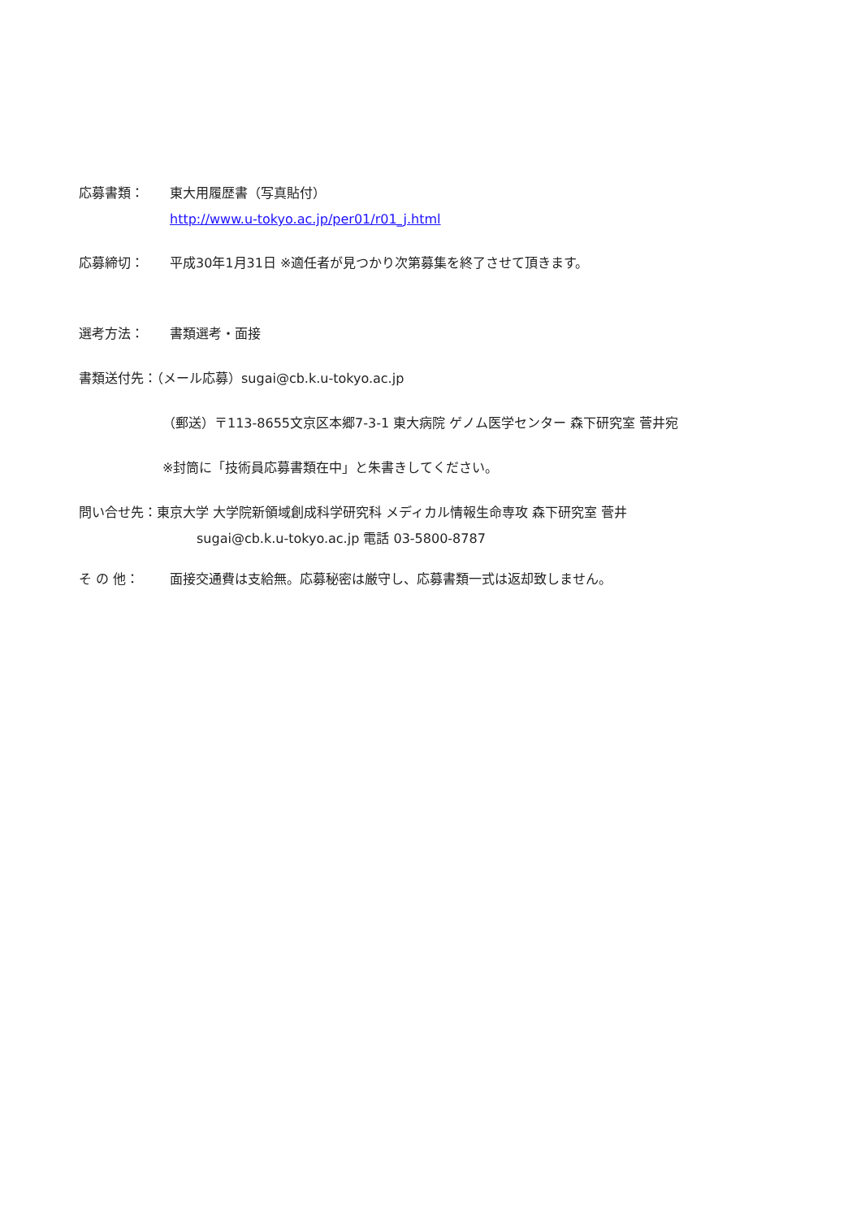応募書類： 東大用履歴書（写真貼付）
http://www.u-tokyo.ac.jp/per01/r01_j.html
応募締切： 平成30年1月31日 ※適任者が見つかり次第募集を終了させて頂きます。
選考方法： 書類選考・面接
書類送付先：（メール応募）sugai@cb.k.u-tokyo.ac.jp
（郵送）〒113-8655文京区本郷7-3-1 東大病院 ゲノム医学センター 森下研究室 菅井宛
※封筒に「技術員応募書類在中」と朱書きしてください。
問い合せ先：東京大学 大学院新領域創成科学研究科 メディカル情報生命専攻 森下研究室 菅井
sugai@cb.k.u-tokyo.ac.jp 電話 03-5800-8787
そ の 他： 面接交通費は支給無。応募秘密は厳守し、応募書類一式は返却致しません。